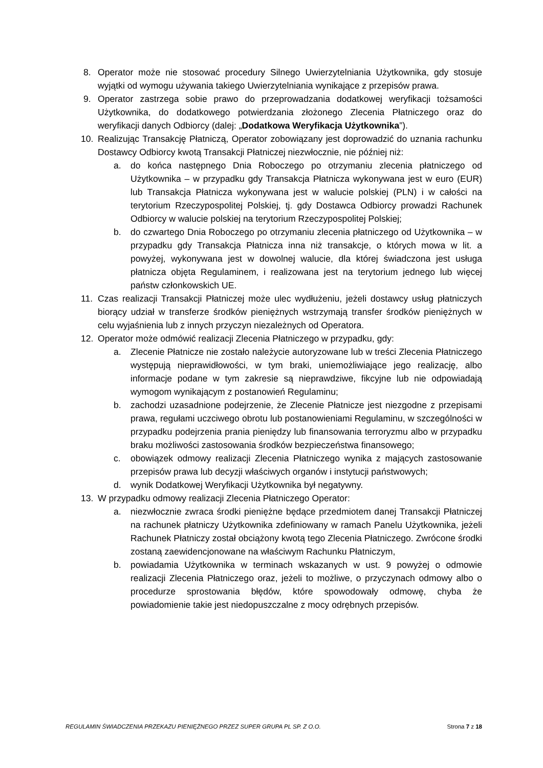8. Operator może nie stosować procedury Silnego Uwierzytelniania Użytkownika, gdy stosuje wyjątki od wymogu używania takiego Uwierzytelniania wynikające z przepisów prawa.
9. Operator zastrzega sobie prawo do przeprowadzania dodatkowej weryfikacji tożsamości Użytkownika, do dodatkowego potwierdzania złożonego Zlecenia Płatniczego oraz do weryfikacji danych Odbiorcy (dalej: „Dodatkowa Weryfikacja Użytkownika”).
10. Realizując Transakcję Płatniczą, Operator zobowiązany jest doprowadzić do uznania rachunku Dostawcy Odbiorcy kwotą Transakcji Płatniczej niezwłocznie, nie później niż:
a. do końca następnego Dnia Roboczego po otrzymaniu zlecenia płatniczego od Użytkownika – w przypadku gdy Transakcja Płatnicza wykonywana jest w euro (EUR) lub Transakcja Płatnicza wykonywana jest w walucie polskiej (PLN) i w całości na terytorium Rzeczypospolitej Polskiej, tj. gdy Dostawca Odbiorcy prowadzi Rachunek Odbiorcy w walucie polskiej na terytorium Rzeczypospolitej Polskiej;
b. do czwartego Dnia Roboczego po otrzymaniu zlecenia płatniczego od Użytkownika – w przypadku gdy Transakcja Płatnicza inna niż transakcje, o których mowa w lit. a powyżej, wykonywana jest w dowolnej walucie, dla której świadczona jest usługa płatnicza objęta Regulaminem, i realizowana jest na terytorium jednego lub więcej państw członkowskich UE.
11. Czas realizacji Transakcji Płatniczej może ulec wydłużeniu, jeżeli dostawcy usług płatniczych biorący udział w transferze środków pieniężnych wstrzymają transfer środków pieniężnych w celu wyjaśnienia lub z innych przyczyn niezależnych od Operatora.
12. Operator może odmówić realizacji Zlecenia Płatniczego w przypadku, gdy:
a. Zlecenie Płatnicze nie zostało należycie autoryzowane lub w treści Zlecenia Płatniczego występują nieprawidłowości, w tym braki, uniemożliwiające jego realizację, albo informacje podane w tym zakresie są nieprawdziwe, fikcyjne lub nie odpowiadają wymogom wynikającym z postanowień Regulaminu;
b. zachodzi uzasadnione podejrzenie, że Zlecenie Płatnicze jest niezgodne z przepisami prawa, regułami uczciwego obrotu lub postanowieniami Regulaminu, w szczególności w przypadku podejrzenia prania pieniędzy lub finansowania terroryzmu albo w przypadku braku możliwości zastosowania środków bezpieczeństwa finansowego;
c. obowiązek odmowy realizacji Zlecenia Płatniczego wynika z mających zastosowanie przepisów prawa lub decyzji właściwych organów i instytucji państwowych;
d. wynik Dodatkowej Weryfikacji Użytkownika był negatywny.
13. W przypadku odmowy realizacji Zlecenia Płatniczego Operator:
a. niezwłocznie zwraca środki pieniężne będące przedmiotem danej Transakcji Płatniczej na rachunek płatniczy Użytkownika zdefiniowany w ramach Panelu Użytkownika, jeżeli Rachunek Płatniczy został obciążony kwotą tego Zlecenia Płatniczego. Zwrócone środki zostaną zaewidencjonowane na właściwym Rachunku Płatniczym,
b. powiadamia Użytkownika w terminach wskazanych w ust. 9 powyżej o odmowie realizacji Zlecenia Płatniczego oraz, jeżeli to możliwe, o przyczynach odmowy albo o procedurze sprostowania błędów, które spowodowały odmowę, chyba że powiadomienie takie jest niedopuszczalne z mocy odrębnych przepisów.
REGULAMIN ŚWIADCZENIA PRZEKAZU PIENIĘŻNEGO PRZEZ SUPER GRUPA PL SP. Z O.O. Strona 7 z 18